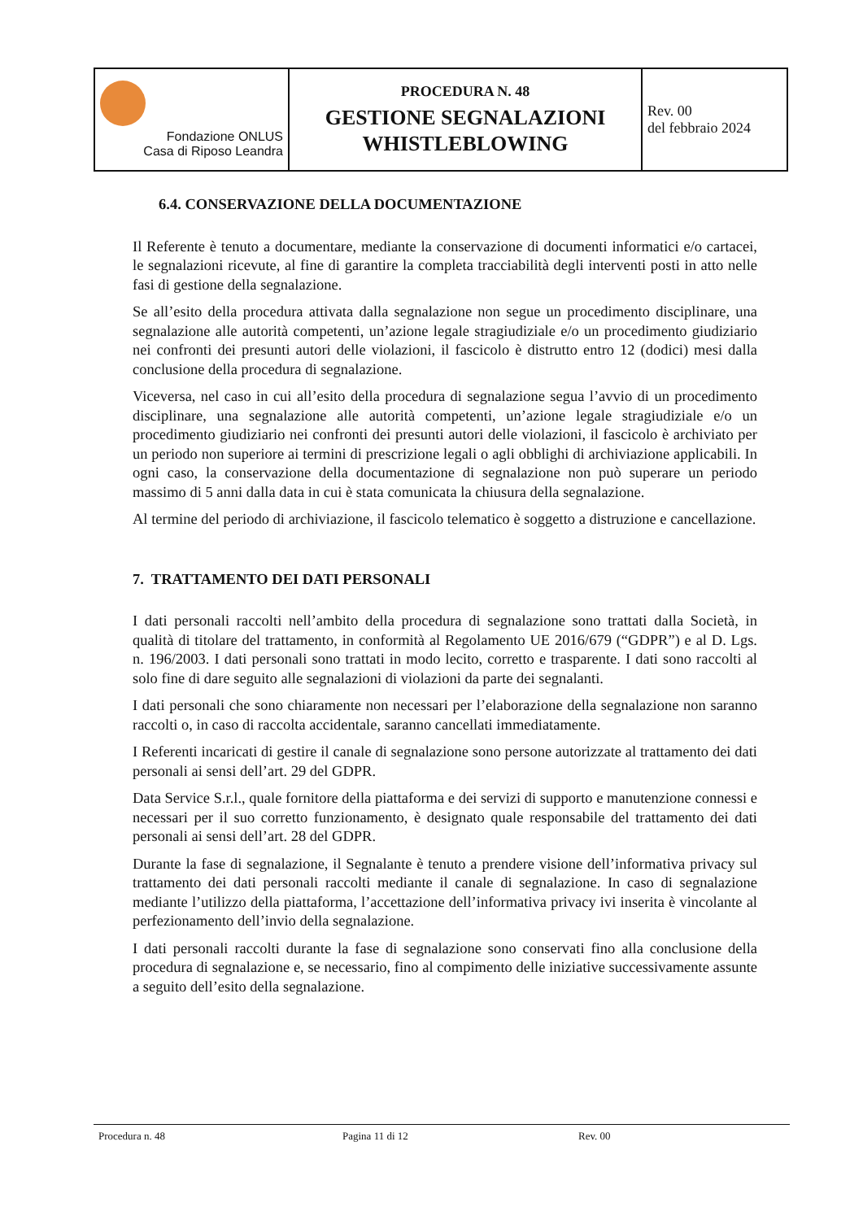| Fondazione ONLUS Casa di Riposo Leandra | PROCEDURA N. 48 GESTIONE SEGNALAZIONI WHISTLEBLOWING | Rev. 00 del febbraio 2024 |
6.4. CONSERVAZIONE DELLA DOCUMENTAZIONE
Il Referente è tenuto a documentare, mediante la conservazione di documenti informatici e/o cartacei, le segnalazioni ricevute, al fine di garantire la completa tracciabilità degli interventi posti in atto nelle fasi di gestione della segnalazione.
Se all’esito della procedura attivata dalla segnalazione non segue un procedimento disciplinare, una segnalazione alle autorità competenti, un’azione legale stragiudiziale e/o un procedimento giudiziario nei confronti dei presunti autori delle violazioni, il fascicolo è distrutto entro 12 (dodici) mesi dalla conclusione della procedura di segnalazione.
Viceversa, nel caso in cui all’esito della procedura di segnalazione segua l’avvio di un procedimento disciplinare, una segnalazione alle autorità competenti, un’azione legale stragiudiziale e/o un procedimento giudiziario nei confronti dei presunti autori delle violazioni, il fascicolo è archiviato per un periodo non superiore ai termini di prescrizione legali o agli obblighi di archiviazione applicabili. In ogni caso, la conservazione della documentazione di segnalazione non può superare un periodo massimo di 5 anni dalla data in cui è stata comunicata la chiusura della segnalazione.
Al termine del periodo di archiviazione, il fascicolo telematico è soggetto a distruzione e cancellazione.
7. TRATTAMENTO DEI DATI PERSONALI
I dati personali raccolti nell’ambito della procedura di segnalazione sono trattati dalla Società, in qualità di titolare del trattamento, in conformità al Regolamento UE 2016/679 (“GDPR”) e al D. Lgs. n. 196/2003. I dati personali sono trattati in modo lecito, corretto e trasparente. I dati sono raccolti al solo fine di dare seguito alle segnalazioni di violazioni da parte dei segnalanti.
I dati personali che sono chiaramente non necessari per l’elaborazione della segnalazione non saranno raccolti o, in caso di raccolta accidentale, saranno cancellati immediatamente.
I Referenti incaricati di gestire il canale di segnalazione sono persone autorizzate al trattamento dei dati personali ai sensi dell’art. 29 del GDPR.
Data Service S.r.l., quale fornitore della piattaforma e dei servizi di supporto e manutenzione connessi e necessari per il suo corretto funzionamento, è designato quale responsabile del trattamento dei dati personali ai sensi dell’art. 28 del GDPR.
Durante la fase di segnalazione, il Segnalante è tenuto a prendere visione dell’informativa privacy sul trattamento dei dati personali raccolti mediante il canale di segnalazione. In caso di segnalazione mediante l’utilizzo della piattaforma, l’accettazione dell’informativa privacy ivi inserita è vincolante al perfezionamento dell’invio della segnalazione.
I dati personali raccolti durante la fase di segnalazione sono conservati fino alla conclusione della procedura di segnalazione e, se necessario, fino al compimento delle iniziative successivamente assunte a seguito dell’esito della segnalazione.
Procedura n. 48 Pagina 11 di 12 Rev. 00